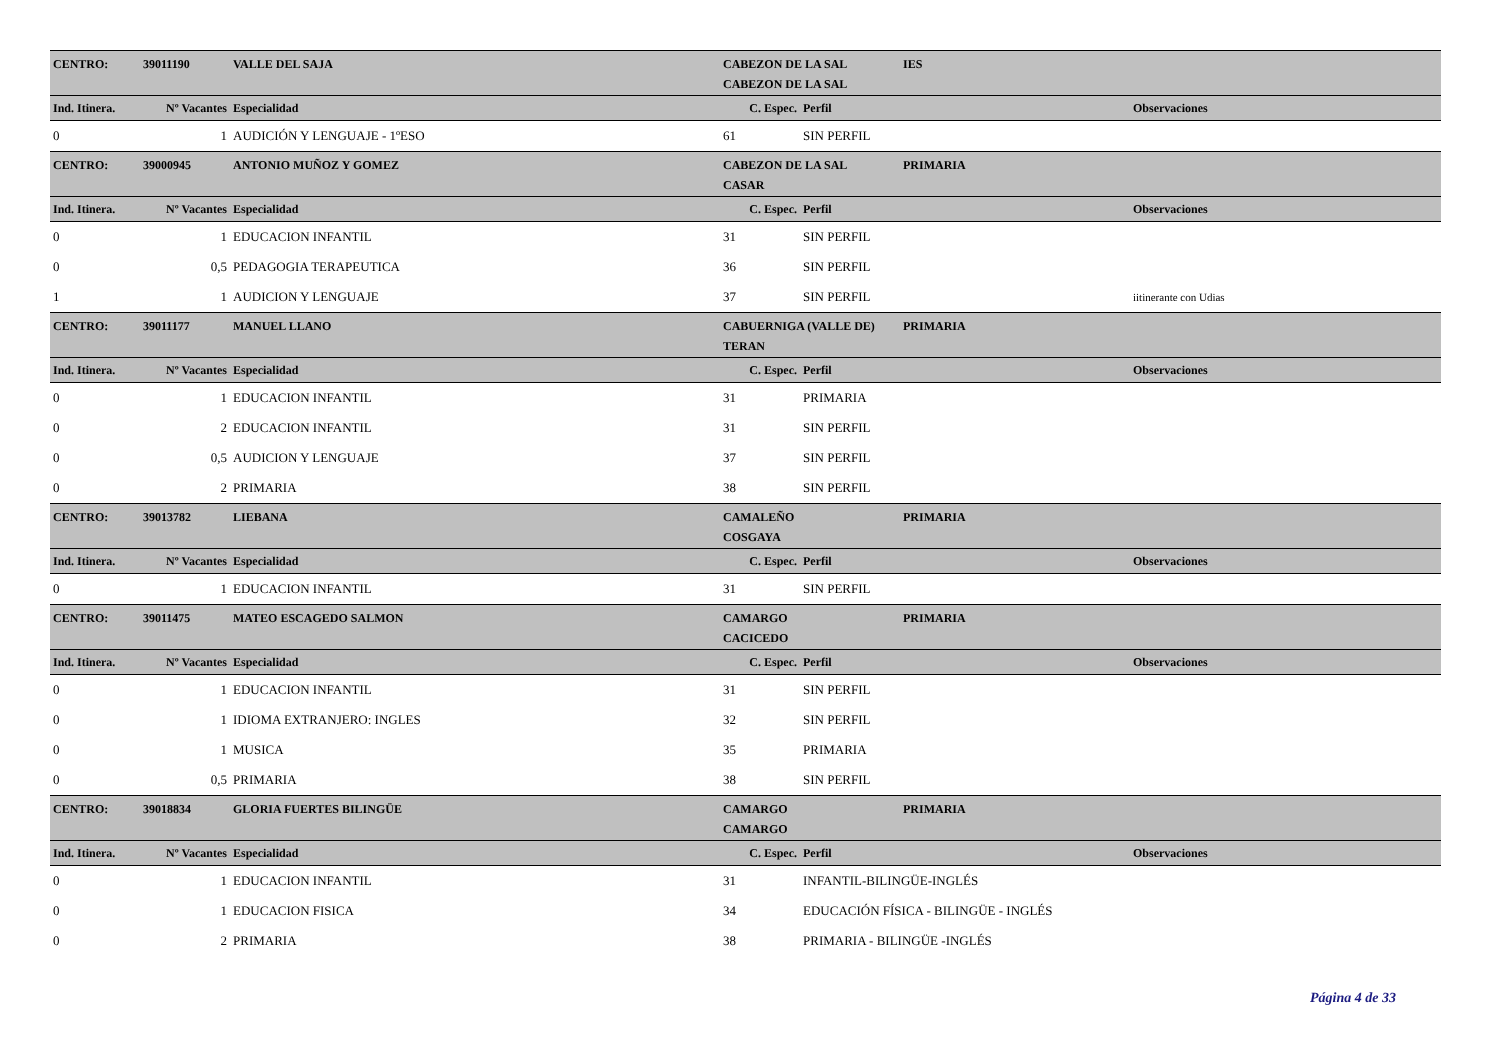| CENTRO: | 39011190 | VALLE DEL SAJA | CABEZON DE LA SAL | | IES | |
| | | | CABEZON DE LA SAL | | | |
| Ind. Itinera. | Nº Vacantes | Especialidad | C. Espec. | Perfil | | Observaciones |
| 0 | 1 | AUDICIÓN Y LENGUAJE - 1ºESO | 61 | SIN PERFIL | | |
| CENTRO: | 39000945 | ANTONIO MUÑOZ Y GOMEZ | CABEZON DE LA SAL | | PRIMARIA | |
| | | | CASAR | | | |
| Ind. Itinera. | Nº Vacantes | Especialidad | C. Espec. | Perfil | | Observaciones |
| 0 | 1 | EDUCACION INFANTIL | 31 | SIN PERFIL | | |
| 0 | 0,5 | PEDAGOGIA TERAPEUTICA | 36 | SIN PERFIL | | |
| 1 | 1 | AUDICION Y LENGUAJE | 37 | SIN PERFIL | | iitinerante con Udias |
| CENTRO: | 39011177 | MANUEL LLANO | CABUERNIGA (VALLE DE) | | PRIMARIA | |
| | | | TERAN | | | |
| Ind. Itinera. | Nº Vacantes | Especialidad | C. Espec. | Perfil | | Observaciones |
| 0 | 1 | EDUCACION INFANTIL | 31 | PRIMARIA | | |
| 0 | 2 | EDUCACION INFANTIL | 31 | SIN PERFIL | | |
| 0 | 0,5 | AUDICION Y LENGUAJE | 37 | SIN PERFIL | | |
| 0 | 2 | PRIMARIA | 38 | SIN PERFIL | | |
| CENTRO: | 39013782 | LIEBANA | CAMALEÑO | | PRIMARIA | |
| | | | COSGAYA | | | |
| Ind. Itinera. | Nº Vacantes | Especialidad | C. Espec. | Perfil | | Observaciones |
| 0 | 1 | EDUCACION INFANTIL | 31 | SIN PERFIL | | |
| CENTRO: | 39011475 | MATEO ESCAGEDO SALMON | CAMARGO | | PRIMARIA | |
| | | | CACICEDO | | | |
| Ind. Itinera. | Nº Vacantes | Especialidad | C. Espec. | Perfil | | Observaciones |
| 0 | 1 | EDUCACION INFANTIL | 31 | SIN PERFIL | | |
| 0 | 1 | IDIOMA EXTRANJERO: INGLES | 32 | SIN PERFIL | | |
| 0 | 1 | MUSICA | 35 | PRIMARIA | | |
| 0 | 0,5 | PRIMARIA | 38 | SIN PERFIL | | |
| CENTRO: | 39018834 | GLORIA FUERTES BILINGÜE | CAMARGO | | PRIMARIA | |
| | | | CAMARGO | | | |
| Ind. Itinera. | Nº Vacantes | Especialidad | C. Espec. | Perfil | | Observaciones |
| 0 | 1 | EDUCACION INFANTIL | 31 | INFANTIL-BILINGÜE-INGLÉS | | |
| 0 | 1 | EDUCACION FISICA | 34 | EDUCACIÓN FÍSICA - BILINGÜE - INGLÉS | | |
| 0 | 2 | PRIMARIA | 38 | PRIMARIA - BILINGÜE -INGLÉS | | |
Página 4 de 33